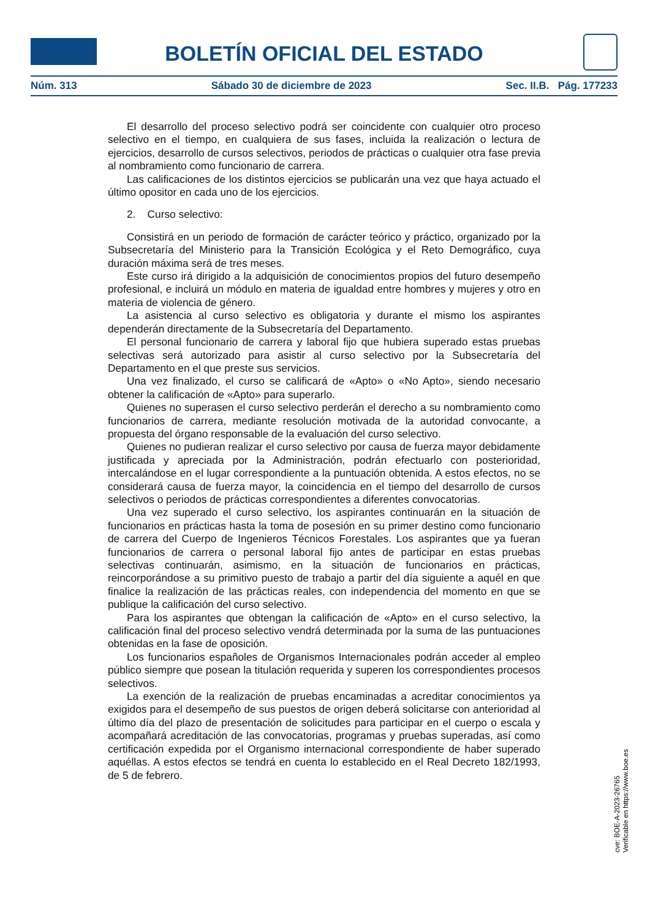BOLETÍN OFICIAL DEL ESTADO
Núm. 313 Sábado 30 de diciembre de 2023 Sec. II.B. Pág. 177233
El desarrollo del proceso selectivo podrá ser coincidente con cualquier otro proceso selectivo en el tiempo, en cualquiera de sus fases, incluida la realización o lectura de ejercicios, desarrollo de cursos selectivos, periodos de prácticas o cualquier otra fase previa al nombramiento como funcionario de carrera.
Las calificaciones de los distintos ejercicios se publicarán una vez que haya actuado el último opositor en cada uno de los ejercicios.
2. Curso selectivo:
Consistirá en un periodo de formación de carácter teórico y práctico, organizado por la Subsecretaría del Ministerio para la Transición Ecológica y el Reto Demográfico, cuya duración máxima será de tres meses.
Este curso irá dirigido a la adquisición de conocimientos propios del futuro desempeño profesional, e incluirá un módulo en materia de igualdad entre hombres y mujeres y otro en materia de violencia de género.
La asistencia al curso selectivo es obligatoria y durante el mismo los aspirantes dependerán directamente de la Subsecretaría del Departamento.
El personal funcionario de carrera y laboral fijo que hubiera superado estas pruebas selectivas será autorizado para asistir al curso selectivo por la Subsecretaría del Departamento en el que preste sus servicios.
Una vez finalizado, el curso se calificará de «Apto» o «No Apto», siendo necesario obtener la calificación de «Apto» para superarlo.
Quienes no superasen el curso selectivo perderán el derecho a su nombramiento como funcionarios de carrera, mediante resolución motivada de la autoridad convocante, a propuesta del órgano responsable de la evaluación del curso selectivo.
Quienes no pudieran realizar el curso selectivo por causa de fuerza mayor debidamente justificada y apreciada por la Administración, podrán efectuarlo con posterioridad, intercalándose en el lugar correspondiente a la puntuación obtenida. A estos efectos, no se considerará causa de fuerza mayor, la coincidencia en el tiempo del desarrollo de cursos selectivos o periodos de prácticas correspondientes a diferentes convocatorias.
Una vez superado el curso selectivo, los aspirantes continuarán en la situación de funcionarios en prácticas hasta la toma de posesión en su primer destino como funcionario de carrera del Cuerpo de Ingenieros Técnicos Forestales. Los aspirantes que ya fueran funcionarios de carrera o personal laboral fijo antes de participar en estas pruebas selectivas continuarán, asimismo, en la situación de funcionarios en prácticas, reincorporándose a su primitivo puesto de trabajo a partir del día siguiente a aquél en que finalice la realización de las prácticas reales, con independencia del momento en que se publique la calificación del curso selectivo.
Para los aspirantes que obtengan la calificación de «Apto» en el curso selectivo, la calificación final del proceso selectivo vendrá determinada por la suma de las puntuaciones obtenidas en la fase de oposición.
Los funcionarios españoles de Organismos Internacionales podrán acceder al empleo público siempre que posean la titulación requerida y superen los correspondientes procesos selectivos.
La exención de la realización de pruebas encaminadas a acreditar conocimientos ya exigidos para el desempeño de sus puestos de origen deberá solicitarse con anterioridad al último día del plazo de presentación de solicitudes para participar en el cuerpo o escala y acompañará acreditación de las convocatorias, programas y pruebas superadas, así como certificación expedida por el Organismo internacional correspondiente de haber superado aquéllas. A estos efectos se tendrá en cuenta lo establecido en el Real Decreto 182/1993, de 5 de febrero.
cve: BOE-A-2023-26765
Verificable en https://www.boe.es